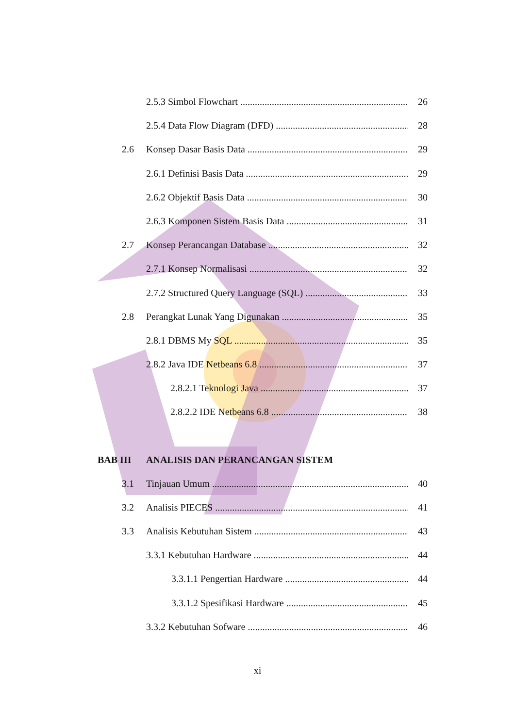2.5.3 Simbol Flowchart 26
2.5.4 Data Flow Diagram (DFD) 28
2.6 Konsep Dasar Basis Data 29
2.6.1 Definisi Basis Data 29
2.6.2 Objektif Basis Data 30
2.6.3 Komponen Sistem Basis Data 31
2.7 Konsep Perancangan Database 32
2.7.1 Konsep Normalisasi 32
2.7.2 Structured Query Language (SQL) 33
2.8 Perangkat Lunak Yang Digunakan 35
2.8.1 DBMS My SQL 35
2.8.2 Java IDE Netbeans 6.8 37
2.8.2.1 Teknologi Java 37
2.8.2.2 IDE Netbeans 6.8 38
BAB III ANALISIS DAN PERANCANGAN SISTEM
3.1 Tinjauan Umum 40
3.2 Analisis PIECES 41
3.3 Analisis Kebutuhan Sistem 43
3.3.1 Kebutuhan Hardware 44
3.3.1.1 Pengertian Hardware 44
3.3.1.2 Spesifikasi Hardware 45
3.3.2 Kebutuhan Sofware 46
xi